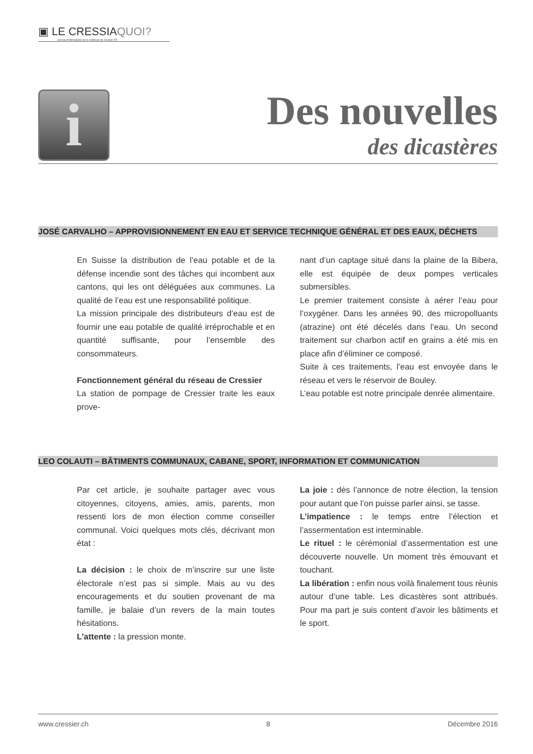▣ LE CRESSIAQUOI?
Journal d'informations de la commune de Cressier FR
i
Des nouvelles
des dicastères
JOSÉ CARVALHO – APPROVISIONNEMENT EN EAU ET SERVICE TECHNIQUE GÉNÉRAL ET DES EAUX, DÉCHETS
En Suisse la distribution de l’eau potable et de la défense incendie sont des tâches qui incombent aux cantons, qui les ont déléguées aux communes. La qualité de l’eau est une responsabilité politique.
La mission principale des distributeurs d’eau est de fournir une eau potable de qualité irréprochable et en quantité suffisante, pour l’ensemble des consommateurs.
Fonctionnement général du réseau de Cressier
La station de pompage de Cressier traite les eaux prove-
nant d’un captage situé dans la plaine de la Bibera, elle est équipée de deux pompes verticales submersibles.
Le premier traitement consiste à aérer l’eau pour l’oxygéner. Dans les années 90, des micropolluants (atrazine) ont été décelés dans l’eau. Un second traitement sur charbon actif en grains a été mis en place afin d’éliminer ce composé.
Suite à ces traitements, l’eau est envoyée dans le réseau et vers le réservoir de Bouley.
L’eau potable est notre principale denrée alimentaire.
LEO COLAUTI – BÂTIMENTS COMMUNAUX, CABANE, SPORT, INFORMATION ET COMMUNICATION
Par cet article, je souhaite partager avec vous citoyennes, citoyens, amies, amis, parents, mon ressenti lors de mon élection comme conseiller communal. Voici quelques mots clés, décrivant mon état :
La décision : le choix de m’inscrire sur une liste électorale n’est pas si simple. Mais au vu des encouragements et du soutien provenant de ma famille, je balaie d’un revers de la main toutes hésitations.
L’attente : la pression monte.
La joie : dès l’annonce de notre élection, la tension pour autant que l’on puisse parler ainsi, se tasse.
L’impatience : le temps entre l’élection et l’assermentation est interminable.
Le rituel : le cérémonial d’assermentation est une découverte nouvelle. Un moment très émouvant et touchant.
La libération : enfin nous voilà finalement tous réunis autour d’une table. Les dicastères sont attribués. Pour ma part je suis content d’avoir les bâtiments et le sport.
www.cressier.ch 8 Décembre 2016